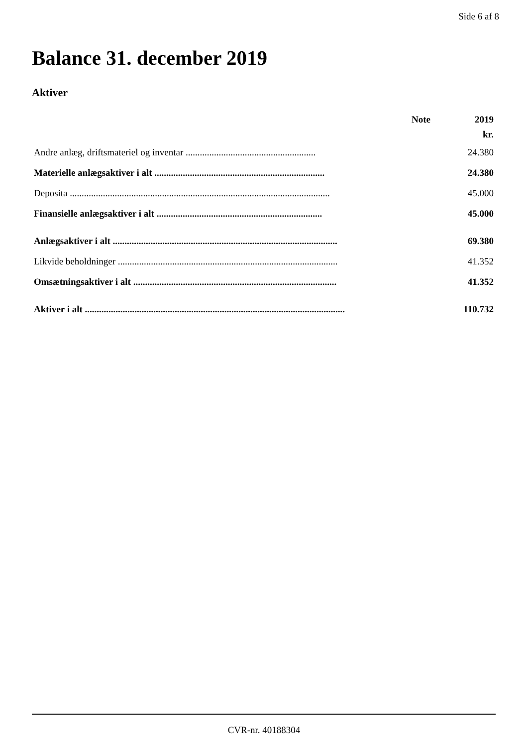Side 6 af 8
Balance 31. december 2019
Aktiver
| | Note | 2019 |
| --- | --- | --- |
| | | kr. |
| Andre anlæg, driftsmateriel og inventar ....................................................... | | 24.380 |
| Materielle anlægsaktiver i alt ........................................................................ | | 24.380 |
| Deposita .............................................................................................................. | | 45.000 |
| Finansielle anlægsaktiver i alt ...................................................................... | | 45.000 |
| Anlægsaktiver i alt ............................................................................................... | | 69.380 |
| Likvide beholdninger ............................................................................................. | | 41.352 |
| Omsætningsaktiver i alt ...................................................................................... | | 41.352 |
| Aktiver i alt .............................................................................................................. | | 110.732 |
CVR-nr. 40188304